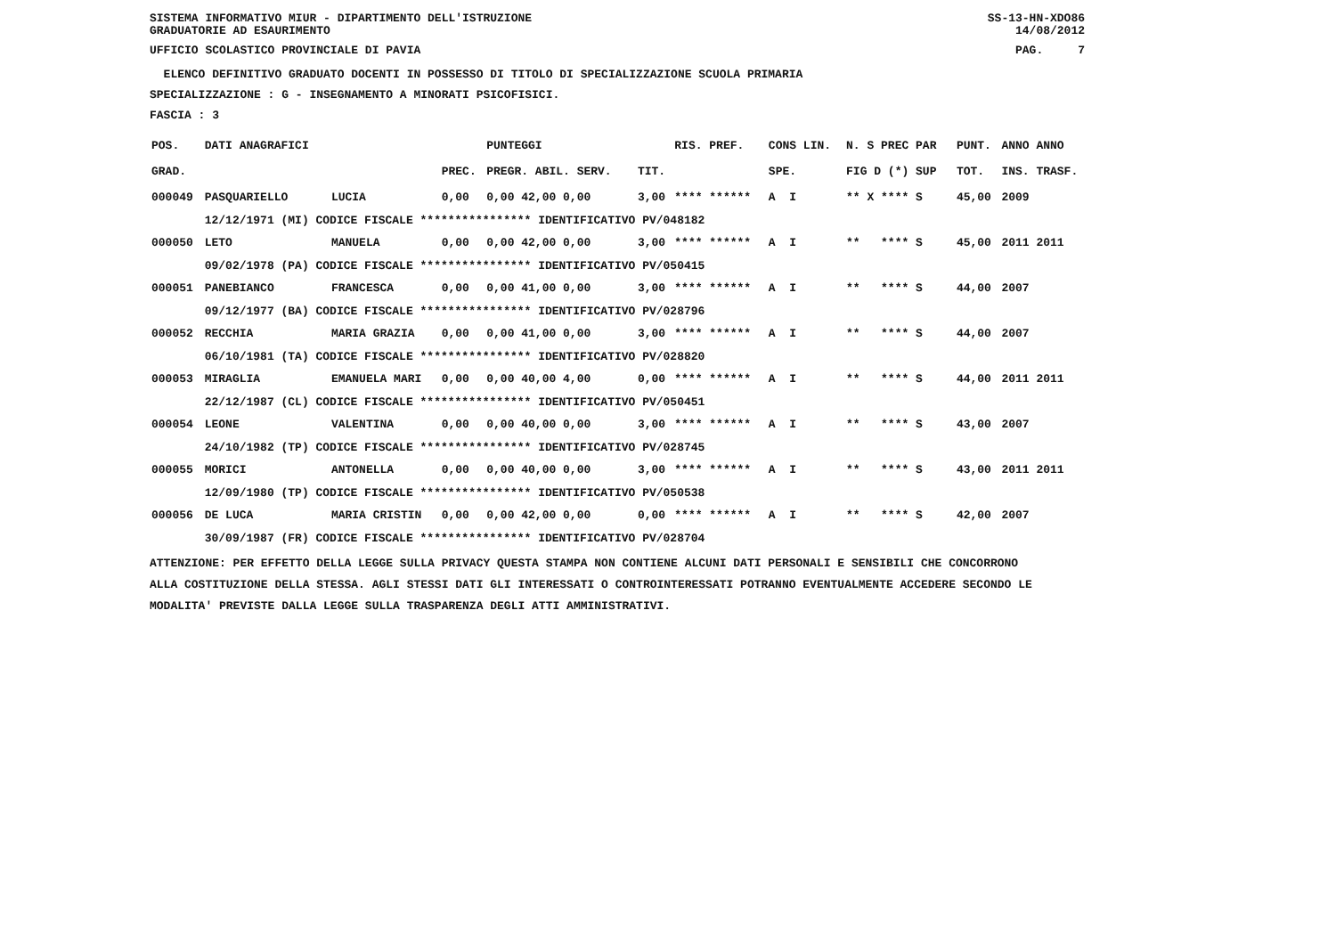SISTEMA INFORMATIVO MIUR - DIPARTIMENTO DELL'ISTRUZIONE SS-13-HN-XDO86
GRADUATORIE AD ESAURIMENTO 14/08/2012
UFFICIO SCOLASTICO PROVINCIALE DI PAVIA PAG. 7
ELENCO DEFINITIVO GRADUATO DOCENTI IN POSSESSO DI TITOLO DI SPECIALIZZAZIONE SCUOLA PRIMARIA
SPECIALIZZAZIONE : G - INSEGNAMENTO A MINORATI PSICOFISICI.
FASCIA : 3
| POS. | DATI ANAGRAFICI | | | PUNTEGGI | | RIS. PREF. | CONS LIN. | N. S PREC PAR | PUNT. | ANNO ANNO |
| --- | --- | --- | --- | --- | --- | --- | --- | --- | --- | --- |
| GRAD. | | | PREC. | PREGR. ABIL. SERV. | TIT. | | SPE. | FIG D (*) SUP | TOT. | INS. TRASF. |
| 000049 | PASQUARIELLO | LUCIA | 0,00 | 0,00 42,00 0,00 | 3,00 | **** ****** | A I | ** X **** S | 45,00 | 2009 |
| | 12/12/1971 (MI) CODICE FISCALE **************** IDENTIFICATIVO PV/048182 | | | | | | | | | |
| 000050 | LETO | MANUELA | 0,00 | 0,00 42,00 0,00 | 3,00 | **** ****** | A I | ** **** S | 45,00 | 2011 2011 |
| | 09/02/1978 (PA) CODICE FISCALE **************** IDENTIFICATIVO PV/050415 | | | | | | | | | |
| 000051 | PANEBIANCO | FRANCESCA | 0,00 | 0,00 41,00 0,00 | 3,00 | **** ****** | A I | ** **** S | 44,00 | 2007 |
| | 09/12/1977 (BA) CODICE FISCALE **************** IDENTIFICATIVO PV/028796 | | | | | | | | | |
| 000052 | RECCHIA | MARIA GRAZIA | 0,00 | 0,00 41,00 0,00 | 3,00 | **** ****** | A I | ** **** S | 44,00 | 2007 |
| | 06/10/1981 (TA) CODICE FISCALE **************** IDENTIFICATIVO PV/028820 | | | | | | | | | |
| 000053 | MIRAGLIA | EMANUELA MARI | 0,00 | 0,00 40,00 4,00 | 0,00 | **** ****** | A I | ** **** S | 44,00 | 2011 2011 |
| | 22/12/1987 (CL) CODICE FISCALE **************** IDENTIFICATIVO PV/050451 | | | | | | | | | |
| 000054 | LEONE | VALENTINA | 0,00 | 0,00 40,00 0,00 | 3,00 | **** ****** | A I | ** **** S | 43,00 | 2007 |
| | 24/10/1982 (TP) CODICE FISCALE **************** IDENTIFICATIVO PV/028745 | | | | | | | | | |
| 000055 | MORICI | ANTONELLA | 0,00 | 0,00 40,00 0,00 | 3,00 | **** ****** | A I | ** **** S | 43,00 | 2011 2011 |
| | 12/09/1980 (TP) CODICE FISCALE **************** IDENTIFICATIVO PV/050538 | | | | | | | | | |
| 000056 | DE LUCA | MARIA CRISTIN | 0,00 | 0,00 42,00 0,00 | 0,00 | **** ****** | A I | ** **** S | 42,00 | 2007 |
| | 30/09/1987 (FR) CODICE FISCALE **************** IDENTIFICATIVO PV/028704 | | | | | | | | | |
ATTENZIONE: PER EFFETTO DELLA LEGGE SULLA PRIVACY QUESTA STAMPA NON CONTIENE ALCUNI DATI PERSONALI E SENSIBILI CHE CONCORRONO
ALLA COSTITUZIONE DELLA STESSA. AGLI STESSI DATI GLI INTERESSATI O CONTROINTERESSATI POTRANNO EVENTUALMENTE ACCEDERE SECONDO LE
MODALITA' PREVISTE DALLA LEGGE SULLA TRASPARENZA DEGLI ATTI AMMINISTRATIVI.